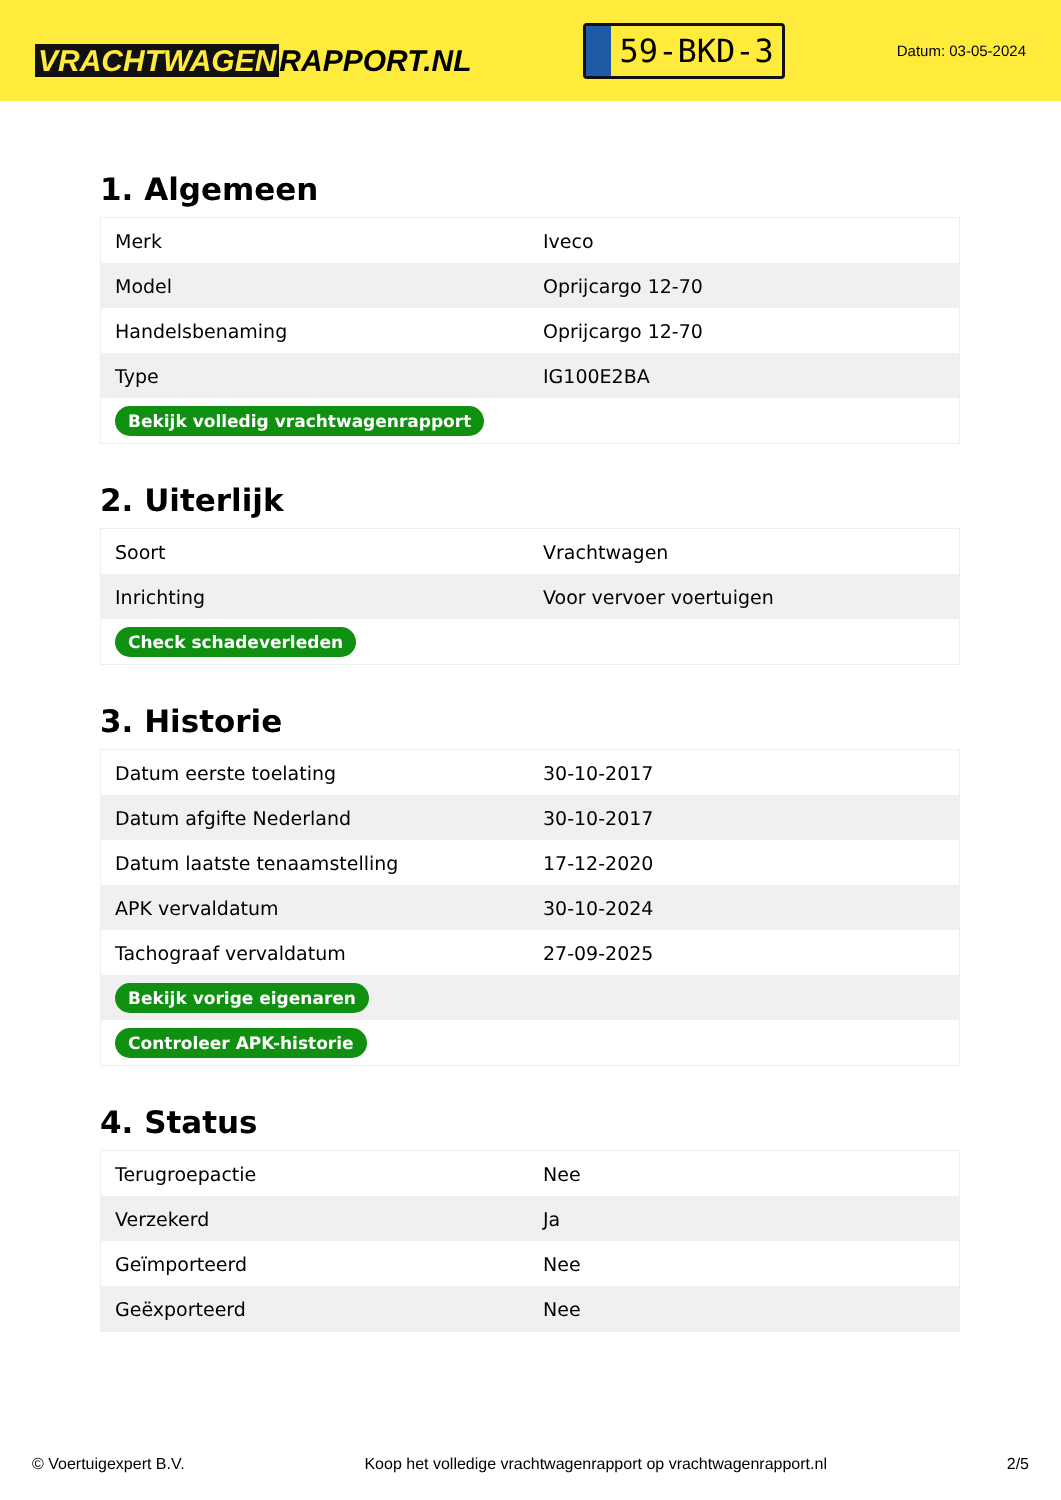VRACHTWAGEN RAPPORT.NL
59-BKD-3
Datum: 03-05-2024
1. Algemeen
| Merk | Iveco |
| Model | Oprijcargo 12-70 |
| Handelsbenaming | Oprijcargo 12-70 |
| Type | IG100E2BA |
| Bekijk volledig vrachtwagenrapport | |
2. Uiterlijk
| Soort | Vrachtwagen |
| Inrichting | Voor vervoer voertuigen |
| Check schadeverleden | |
3. Historie
| Datum eerste toelating | 30-10-2017 |
| Datum afgifte Nederland | 30-10-2017 |
| Datum laatste tenaamstelling | 17-12-2020 |
| APK vervaldatum | 30-10-2024 |
| Tachograaf vervaldatum | 27-09-2025 |
| Bekijk vorige eigenaren | |
| Controleer APK-historie | |
4. Status
| Terugroepactie | Nee |
| Verzekerd | Ja |
| Geïmporteerd | Nee |
| Geëxporteerd | Nee |
© Voertuigexpert B.V. Koop het volledige vrachtwagenrapport op vrachtwagenrapport.nl 2/5